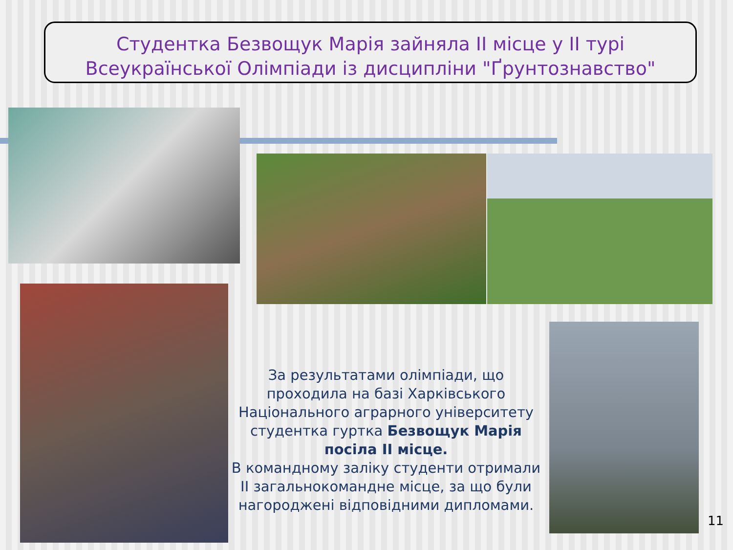Студентка Безвощук Марія зайняла ІІ місце у ІІ турі Всеукраїнської Олімпіади із дисципліни "Ґрунтознавство"
За результатами олімпіади, що проходила на базі Харківського Національного аграрного університету студентка гуртка Безвощук Марія посіла ІІ місце.
В командному заліку студенти отримали ІІ загальнокомандне місце, за що були нагороджені відповідними дипломами.
11